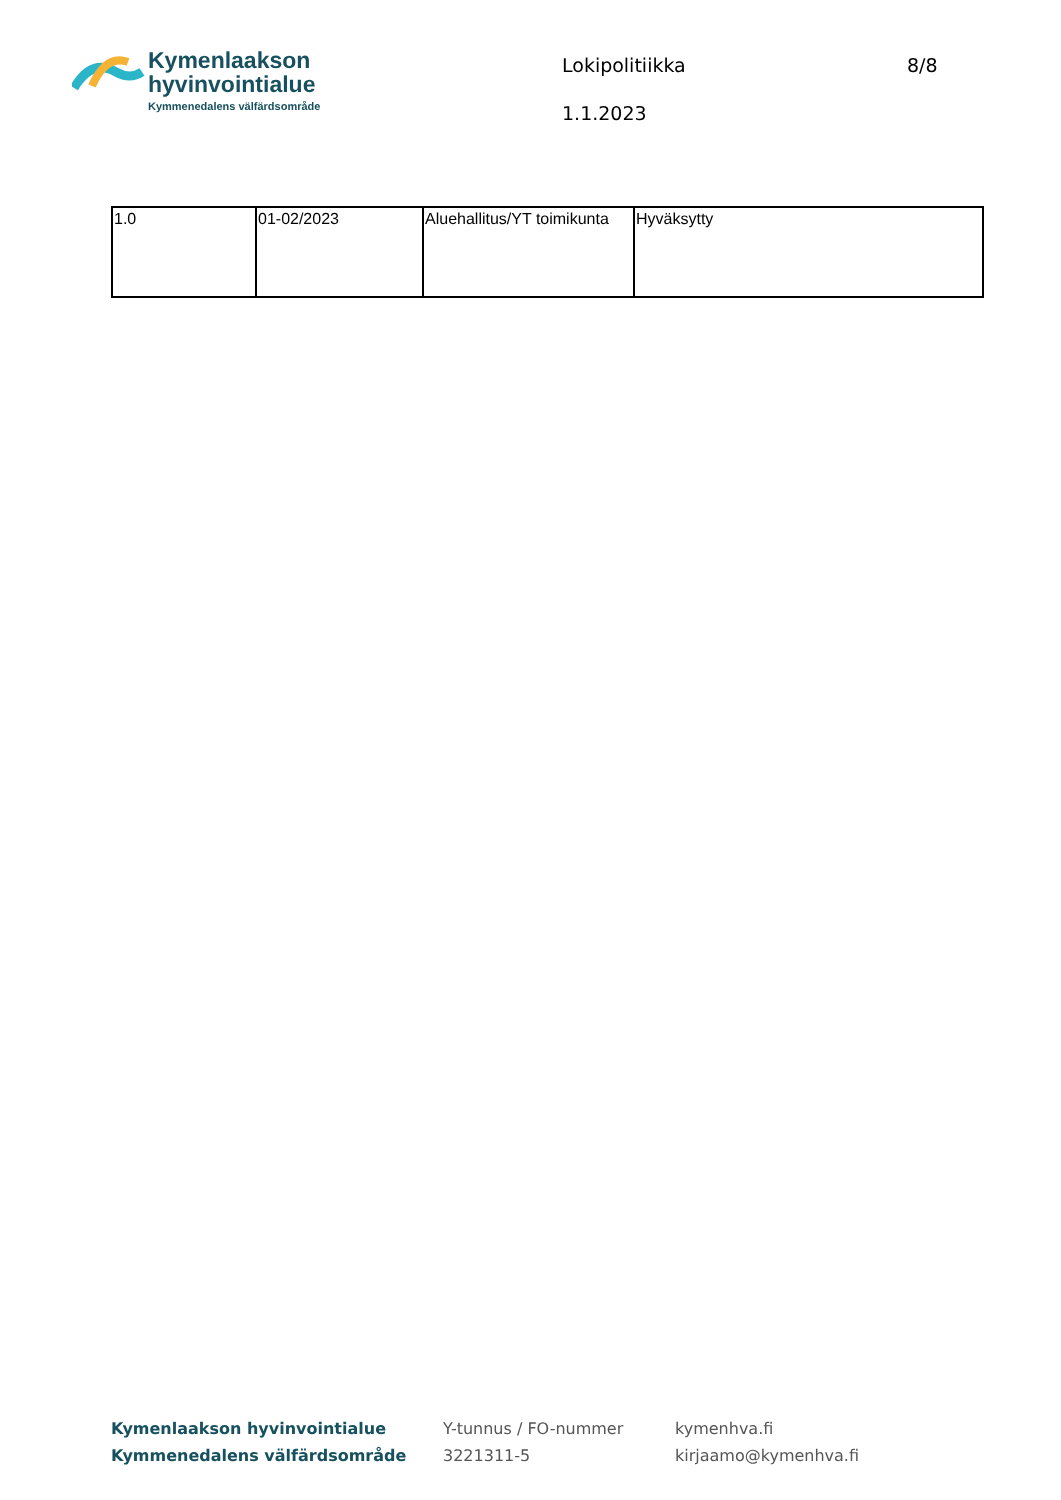Kymenlaakson
hyvinvointialue
Kymmenedalens välfärdsområde
Lokipolitiikka
1.1.2023
8/8
| 1.0 | 01-02/2023 | Aluehallitus/YT toimikunta | Hyväksytty |
Kymenlaakson hyvinvointialue
Kymmenedalens välfärdsområde
Y-tunnus / FO-nummer
3221311-5
kymenhva.fi
kirjaamo@kymenhva.fi